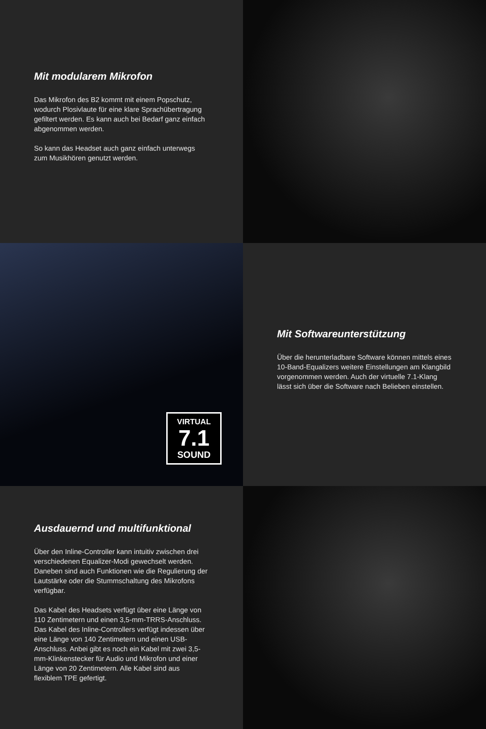Mit modularem Mikrofon
Das Mikrofon des B2 kommt mit einem Popschutz, wodurch Plosivlaute für eine klare Sprachübertragung gefiltert werden. Es kann auch bei Bedarf ganz ein­fach abgenommen werden.
So kann das Headset auch ganz einfach unterwegs zum Musikhören genutzt werden.
VIRTUAL
7.1
SOUND
Mit Softwareunterstützung
Über die herunterladbare Software können mittels eines 10-Band-Equalizers weitere Einstellungen am Klangbild vorgenommen werden. Auch der virtuelle 7.1-Klang lässt sich über die Software nach Belieben einstellen.
Ausdauernd und multifunktional
Über den Inline-Controller kann intuitiv zwischen drei verschiedenen Equalizer-Modi gewechselt werden. Daneben sind auch Funktionen wie die Regulierung der Lautstärke oder die Stummschaltung des Mikro­fons verfügbar.
Das Kabel des Headsets verfügt über eine Länge von 110 Zentimetern und einen 3,5-mm-TRRS-Anschluss. Das Kabel des Inline-Controllers verfügt indessen über eine Länge von 140 Zentimetern und einen USB-Anschluss. Anbei gibt es noch ein Kabel mit zwei 3,5-mm-Klinkenstecker für Audio und Mikrofon und einer Länge von 20 Zentimetern. Alle Kabel sind aus flexiblem TPE gefertigt.